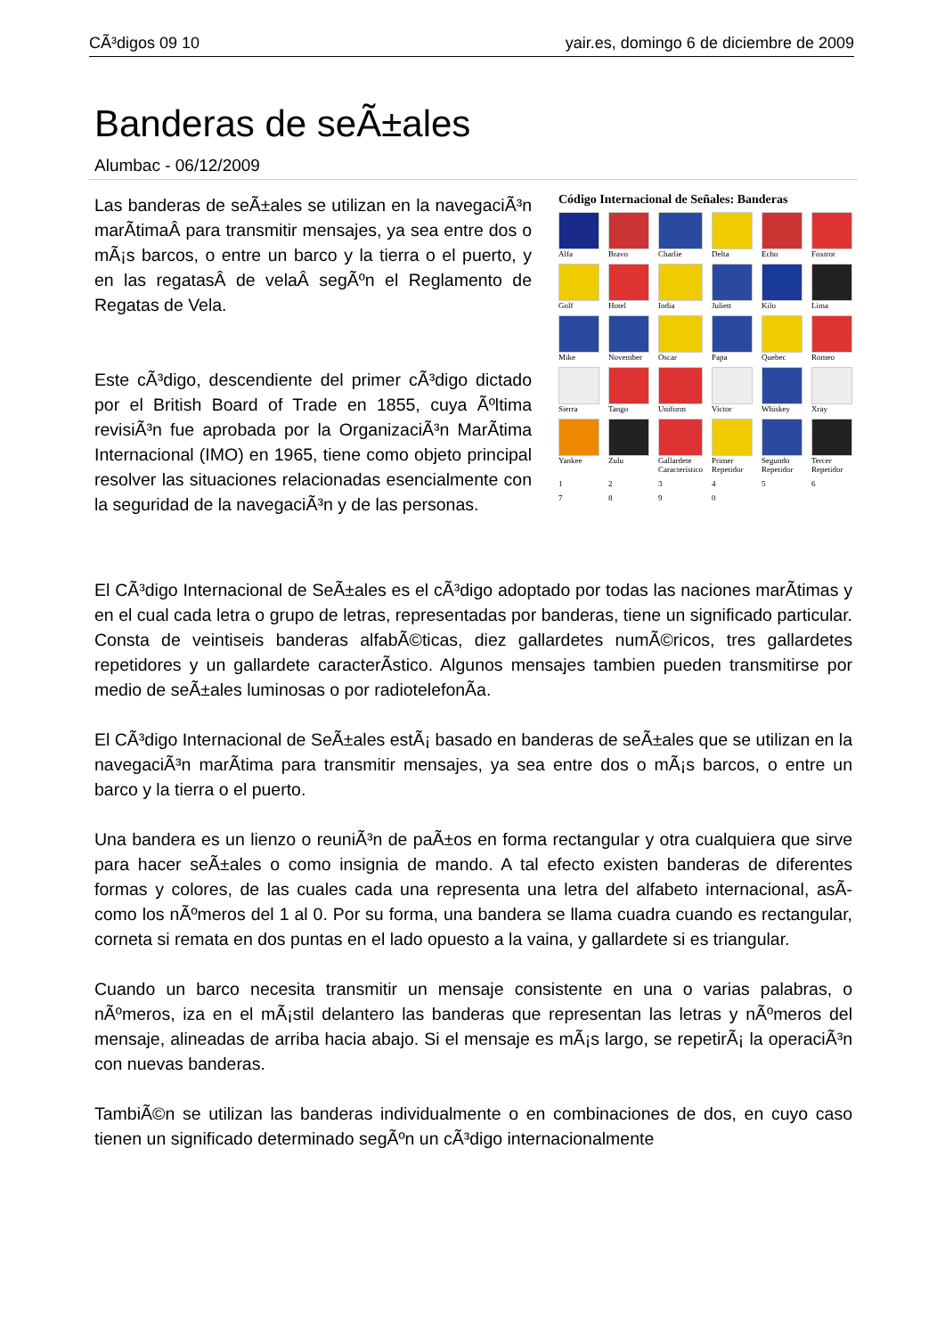CÃ³digos 09 10 yair.es, domingo 6 de diciembre de 2009
Banderas de seÃ±ales
Alumbac - 06/12/2009
Las banderas de seÃ±ales se utilizan en la navegaciÃ³n marÃ­timaÂ para transmitir mensajes, ya sea entre dos o mÃ¡s barcos, o entre un barco y la tierra o el puerto, y en las regatasÂ de velaÂ segÃºn el Reglamento de Regatas de Vela.
Este cÃ³digo, descendiente del primer cÃ³digo dictado por el British Board of Trade en 1855, cuya Ãºltima revisiÃ³n fue aprobada por la OrganizaciÃ³n MarÃ­tima Internacional (IMO) en 1965, tiene como objeto principal resolver las situaciones relacionadas esencialmente con la seguridad de la navegaciÃ³n y de las personas.
Código Internacional de Señales: Banderas
Alfa
Bravo
Charlie
Delta
Echo
Foxtrot
Golf
Hotel
India
Juliett
Kilo
Lima
Mike
November
Oscar
Papa
Quebec
Romeo
Sierra
Tango
Uniform
Victor
Whiskey
Xray
Yankee
Zulu
Gallardete Característico
Primer Repetidor
Segundo Repetidor
Tercer Repetidor
1
2
3
4
5
6
7
8
9
0
El CÃ³digo Internacional de SeÃ±ales es el cÃ³digo adoptado por todas las naciones marÃ­timas y en el cual cada letra o grupo de letras, representadas por banderas, tiene un significado particular. Consta de veintiseis banderas alfabÃ©ticas, diez gallardetes numÃ©ricos, tres gallardetes repetidores y un gallardete caracterÃ­stico. Algunos mensajes tambien pueden transmitirse por medio de seÃ±ales luminosas o por radiotelefonÃ­a.
El CÃ³digo Internacional de SeÃ±ales estÃ¡ basado en banderas de seÃ±ales que se utilizan en la navegaciÃ³n marÃ­tima para transmitir mensajes, ya sea entre dos o mÃ¡s barcos, o entre un barco y la tierra o el puerto.
Una bandera es un lienzo o reuniÃ³n de paÃ±os en forma rectangular y otra cualquiera que sirve para hacer seÃ±ales o como insignia de mando. A tal efecto existen banderas de diferentes formas y colores, de las cuales cada una representa una letra del alfabeto internacional, asÃ­ como los nÃºmeros del 1 al 0. Por su forma, una bandera se llama cuadra cuando es rectangular, corneta si remata en dos puntas en el lado opuesto a la vaina, y gallardete si es triangular.
Cuando un barco necesita transmitir un mensaje consistente en una o varias palabras, o nÃºmeros, iza en el mÃ¡stil delantero las banderas que representan las letras y nÃºmeros del mensaje, alineadas de arriba hacia abajo. Si el mensaje es mÃ¡s largo, se repetirÃ¡ la operaciÃ³n con nuevas banderas.
TambiÃ©n se utilizan las banderas individualmente o en combinaciones de dos, en cuyo caso tienen un significado determinado segÃºn un cÃ³digo internacionalmente